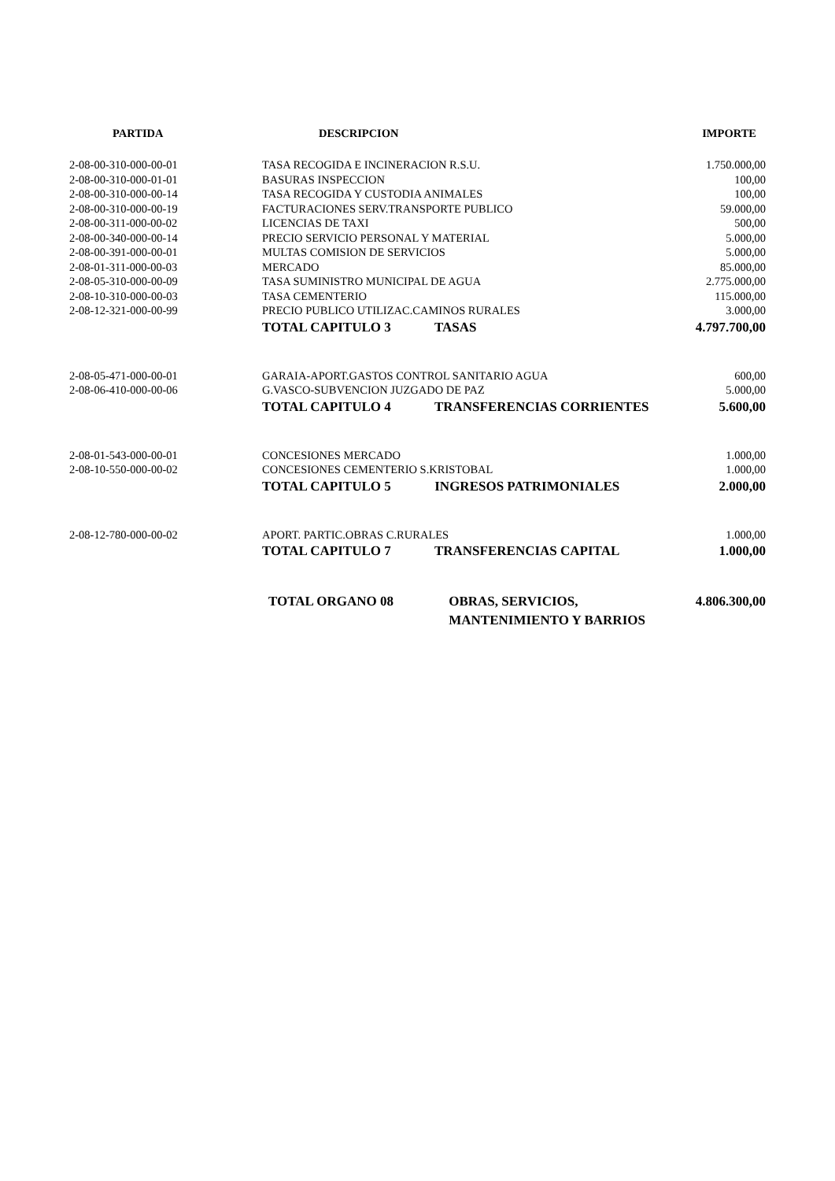| PARTIDA | DESCRIPCION | IMPORTE |
| --- | --- | --- |
| 2-08-00-310-000-00-01 | TASA RECOGIDA E INCINERACION R.S.U. | 1.750.000,00 |
| 2-08-00-310-000-01-01 | BASURAS INSPECCION | 100,00 |
| 2-08-00-310-000-00-14 | TASA RECOGIDA Y CUSTODIA ANIMALES | 100,00 |
| 2-08-00-310-000-00-19 | FACTURACIONES SERV.TRANSPORTE PUBLICO | 59.000,00 |
| 2-08-00-311-000-00-02 | LICENCIAS DE TAXI | 500,00 |
| 2-08-00-340-000-00-14 | PRECIO SERVICIO PERSONAL Y MATERIAL | 5.000,00 |
| 2-08-00-391-000-00-01 | MULTAS COMISION DE SERVICIOS | 5.000,00 |
| 2-08-01-311-000-00-03 | MERCADO | 85.000,00 |
| 2-08-05-310-000-00-09 | TASA SUMINISTRO MUNICIPAL DE AGUA | 2.775.000,00 |
| 2-08-10-310-000-00-03 | TASA CEMENTERIO | 115.000,00 |
| 2-08-12-321-000-00-99 | PRECIO PUBLICO UTILIZAC.CAMINOS RURALES | 3.000,00 |
| | TOTAL CAPITULO 3 TASAS | 4.797.700,00 |
| 2-08-05-471-000-00-01 | GARAIA-APORT.GASTOS CONTROL SANITARIO AGUA | 600,00 |
| 2-08-06-410-000-00-06 | G.VASCO-SUBVENCION JUZGADO DE PAZ | 5.000,00 |
| | TOTAL CAPITULO 4 TRANSFERENCIAS CORRIENTES | 5.600,00 |
| 2-08-01-543-000-00-01 | CONCESIONES MERCADO | 1.000,00 |
| 2-08-10-550-000-00-02 | CONCESIONES CEMENTERIO S.KRISTOBAL | 1.000,00 |
| | TOTAL CAPITULO 5 INGRESOS PATRIMONIALES | 2.000,00 |
| 2-08-12-780-000-00-02 | APORT. PARTIC.OBRAS C.RURALES | 1.000,00 |
| | TOTAL CAPITULO 7 TRANSFERENCIAS CAPITAL | 1.000,00 |
| | TOTAL ORGANO 08 OBRAS, SERVICIOS, MANTENIMIENTO Y BARRIOS | 4.806.300,00 |